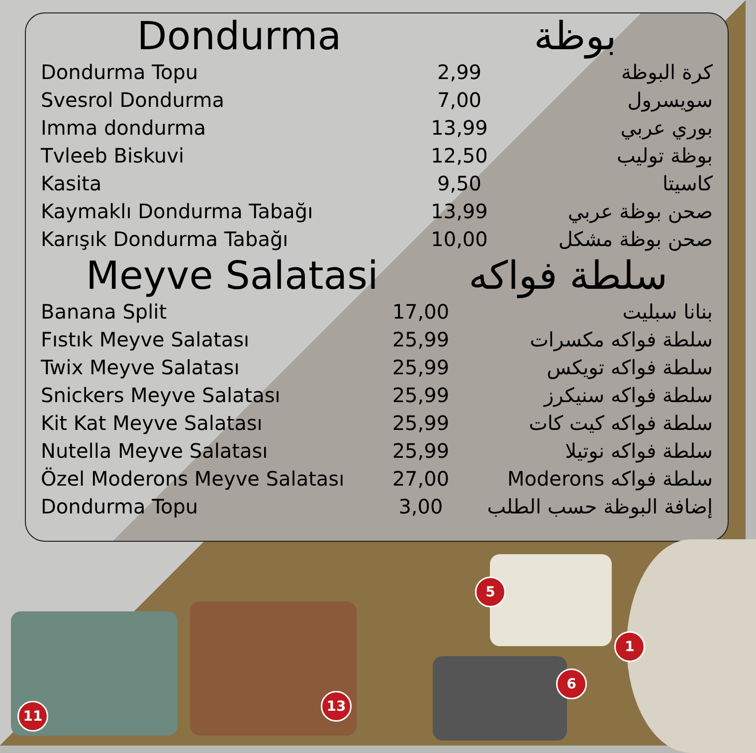Dondurma بوظة
| Dondurma Topu | 2,99 | كرة البوظة |
| Svesrol Dondurma | 7,00 | سويسرول |
| Imma dondurma | 13,99 | بوري عربي |
| Tvleeb Biskuvi | 12,50 | بوظة توليب |
| Kasita | 9,50 | كاسيتا |
| Kaymaklı Dondurma Tabağı | 13,99 | صحن بوظة عربي |
| Karışık Dondurma Tabağı | 10,00 | صحن بوظة مشكل |
Meyve Salatasi سلطة فواكه
| Banana Split | 17,00 | بنانا سبليت |
| Fıstık Meyve Salatası | 25,99 | سلطة فواكه مكسرات |
| Twix Meyve Salatası | 25,99 | سلطة فواكه تويكس |
| Snickers Meyve Salatası | 25,99 | سلطة فواكه سنيكرز |
| Kit Kat Meyve Salatası | 25,99 | سلطة فواكه كيت كات |
| Nutella Meyve Salatası | 25,99 | سلطة فواكه نوتيلا |
| Özel Moderons Meyve Salatası | 27,00 | سلطة فواكه Moderons |
| Dondurma Topu | 3,00 | إضافة البوظة حسب الطلب |
11
13
5
6
1